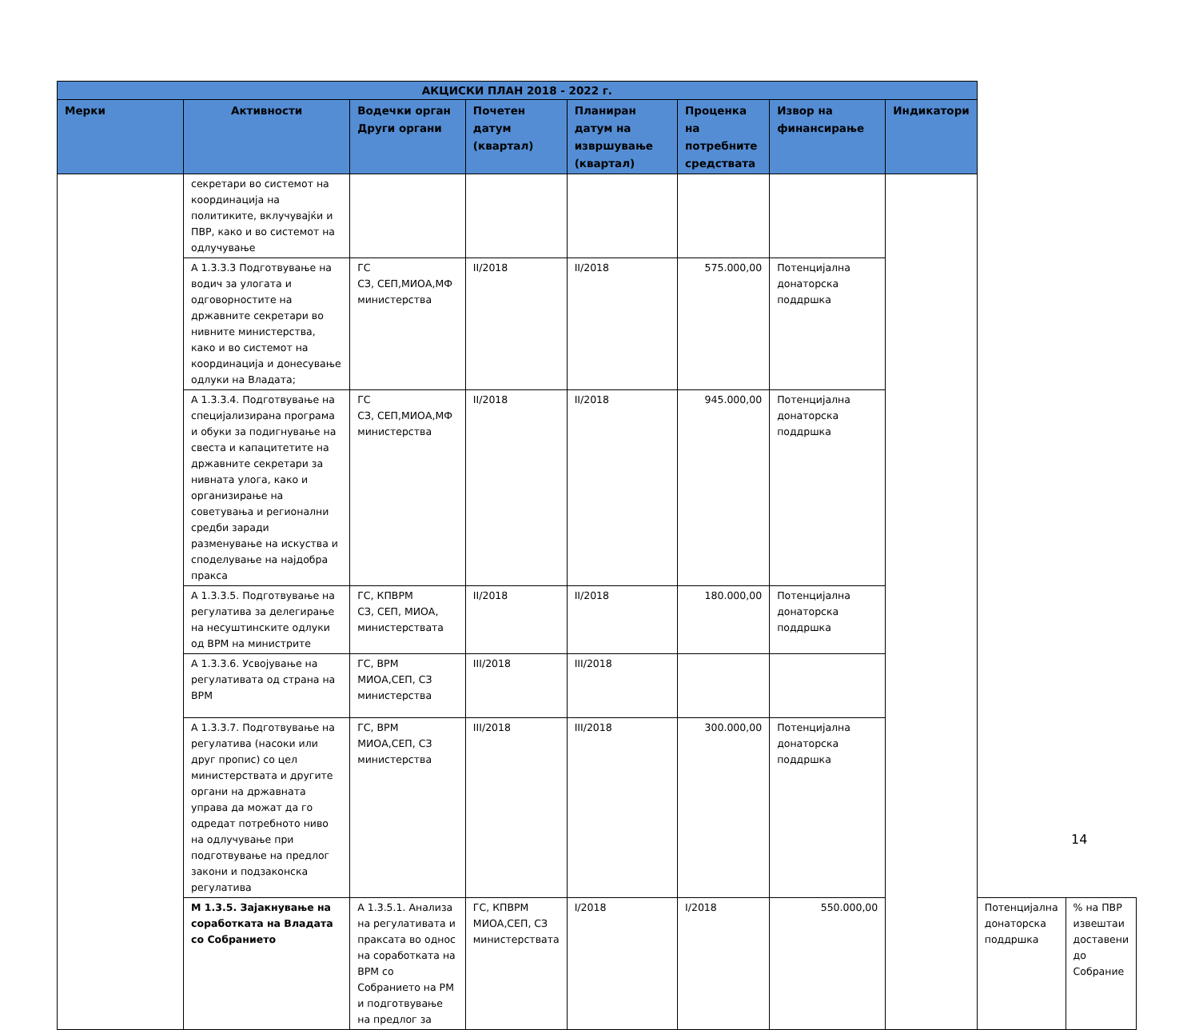| АКЦИСКИ ПЛАН 2018 - 2022 г. | | | | | | | | | |
| --- | --- | --- | --- | --- | --- | --- | --- | --- | --- |
| Мерки | Активности | Водечки орган Други органи | Почетен датум (квартал) | Планиран датум на извршување (квартал) | Проценка на потребните средствата | Извор на финансирање | Индикатори | | |
| | секретари во системот на координација на политиките, вклучувајќи и ПВР, како и во системот на одлучување | | | | | | | | |
| | А 1.3.3.3 Подготвување на водич за улогата и одговорностите на државните секретари во нивните министерства, како и во системот на координација и донесување одлуки на Владата; | ГС СЗ, СЕП,МИОА,МФ министерства | II/2018 | II/2018 | 575.000,00 | Потенцијална донаторска поддршка | | | |
| | А 1.3.3.4. Подготвување на специјализирана програма и обуки за подигнување на свеста и капацитетите на државните секретари за нивната улога, како и организирање на советувања и регионални средби заради разменување на искуства и споделување на најдобра пракса | ГС СЗ, СЕП,МИОА,МФ министерства | II/2018 | II/2018 | 945.000,00 | Потенцијална донаторска поддршка | | | |
| | А 1.3.3.5. Подготвување на регулатива за делегирање на несуштинските одлуки од ВРМ на министрите | ГС, КПВРМ СЗ, СЕП, МИОА, министерствата | II/2018 | II/2018 | 180.000,00 | Потенцијална донаторска поддршка | | | |
| | А 1.3.3.6. Усвојување на регулативата од страна на ВРМ | ГС, ВРМ МИОА,СЕП, СЗ министерства | III/2018 | III/2018 | | | | | |
| | А 1.3.3.7. Подготвување на регулатива (насоки или друг пропис) со цел министерствата и другите органи на државната управа да можат да го одредат потребното ниво на одлучување при подготвување на предлог закони и подзаконска регулатива | ГС, ВРМ МИОА,СЕП, СЗ министерства | III/2018 | III/2018 | 300.000,00 | Потенцијална донаторска поддршка | | | |
| | М 1.3.5. Зајакнување на соработката на Владата со Собранието | А 1.3.5.1. Анализа на регулативата и праксата во однос на соработката на ВРМ со Собранието на РМ и подготвување на предлог за | ГС, КПВРМ МИОА,СЕП, СЗ министерствата | I/2018 | I/2018 | 550.000,00 | | Потенцијална донаторска поддршка | % на ПВР извештаи доставени до Собрание |
14